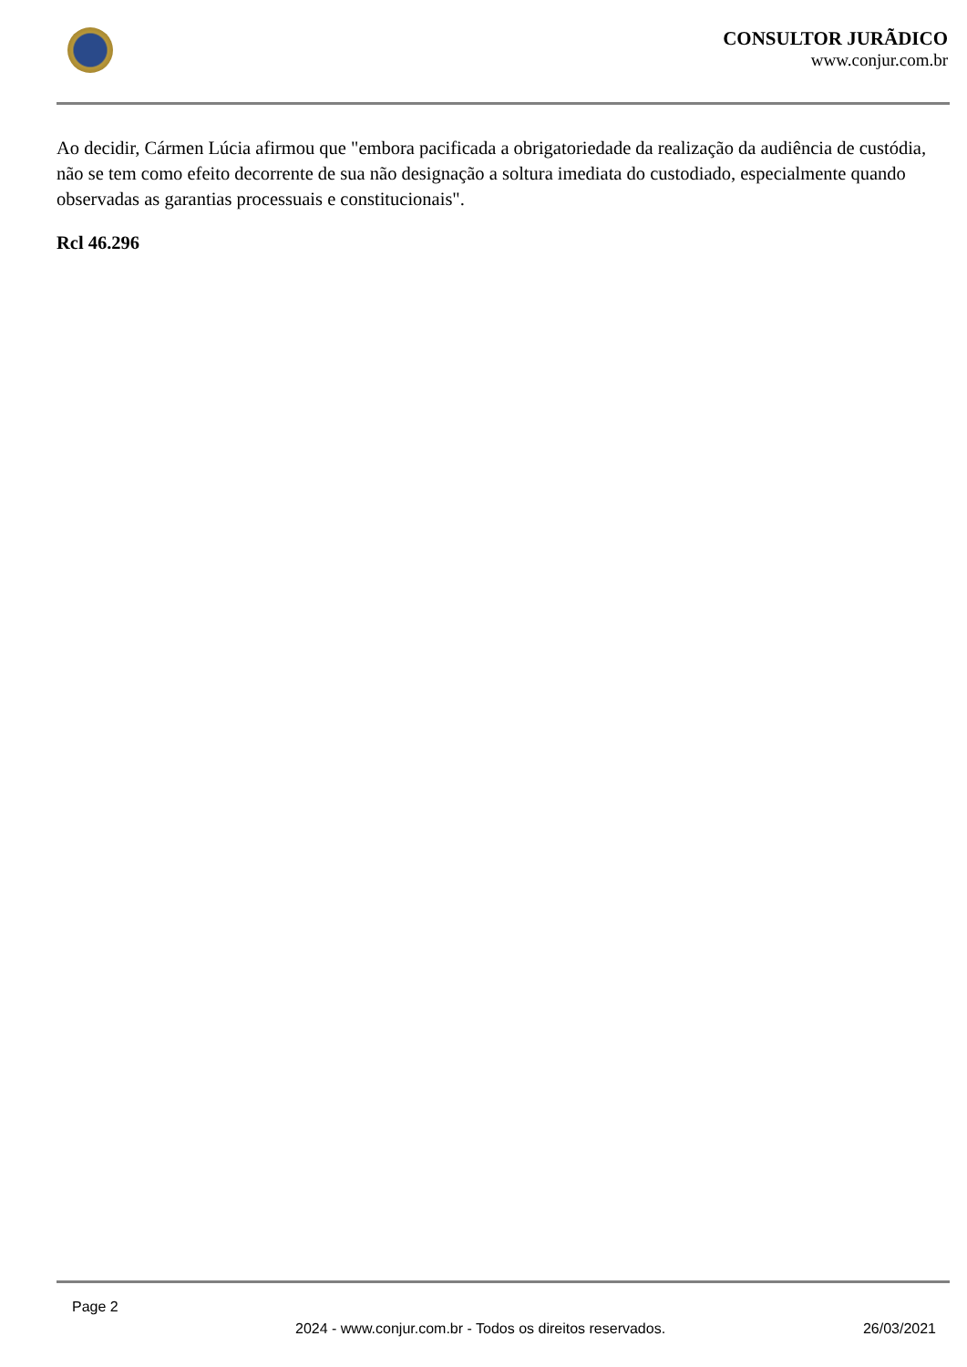CONSULTOR JURÃDICO
www.conjur.com.br
Ao decidir, Cármen Lúcia afirmou que "embora pacificada a obrigatoriedade da realização da audiência de custódia, não se tem como efeito decorrente de sua não designação a soltura imediata do custodiado, especialmente quando observadas as garantias processuais e constitucionais".
Rcl 46.296
Page 2
2024 - www.conjur.com.br - Todos os direitos reservados. 26/03/2021